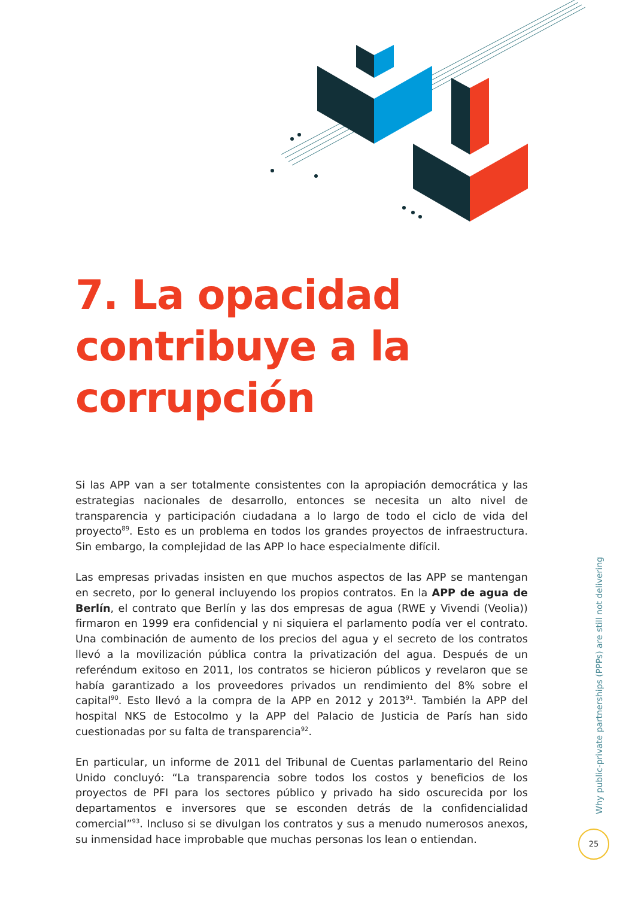7. La opacidad
contribuye a la
corrupción
Si las APP van a ser totalmente consistentes con la apropiación democrática y las estrategias nacionales de desarrollo, entonces se necesita un alto nivel de transparencia y participación ciudadana a lo largo de todo el ciclo de vida del proyecto<sup>89</sup>. Esto es un problema en todos los grandes proyectos de infraestructura. Sin embargo, la complejidad de las APP lo hace especialmente difícil.
Las empresas privadas insisten en que muchos aspectos de las APP se mantengan en secreto, por lo general incluyendo los propios contratos. En la APP de agua de Berlín, el contrato que Berlín y las dos empresas de agua (RWE y Vivendi (Veolia)) firmaron en 1999 era confidencial y ni siquiera el parlamento podía ver el contrato. Una combinación de aumento de los precios del agua y el secreto de los contratos llevó a la movilización pública contra la privatización del agua. Después de un referéndum exitoso en 2011, los contratos se hicieron públicos y revelaron que se había garantizado a los proveedores privados un rendimiento del 8% sobre el capital<sup>90</sup>. Esto llevó a la compra de la APP en 2012 y 2013<sup>91</sup>. También la APP del hospital NKS de Estocolmo y la APP del Palacio de Justicia de París han sido cuestionadas por su falta de transparencia<sup>92</sup>.
En particular, un informe de 2011 del Tribunal de Cuentas parlamentario del Reino Unido concluyó: “La transparencia sobre todos los costos y beneficios de los proyectos de PFI para los sectores público y privado ha sido oscurecida por los departamentos e inversores que se esconden detrás de la confidencialidad comercial”<sup>93</sup>. Incluso si se divulgan los contratos y sus a menudo numerosos anexos, su inmensidad hace improbable que muchas personas los lean o entiendan.
Why public-private partnerships (PPPs) are still not delivering
25